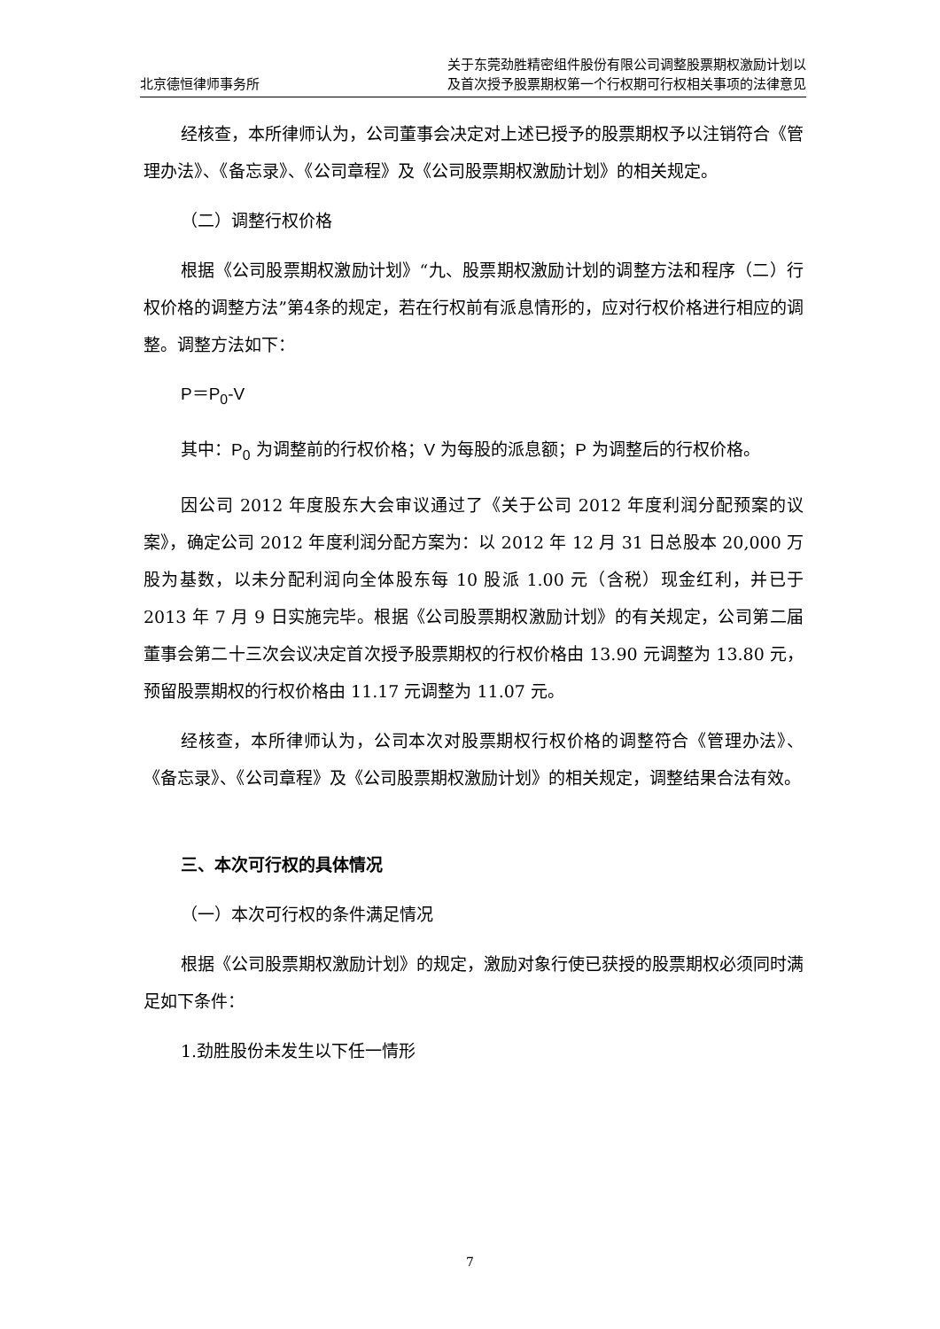北京德恒律师事务所
关于东莞劲胜精密组件股份有限公司调整股票期权激励计划以
及首次授予股票期权第一个行权期可行权相关事项的法律意见
经核查，本所律师认为，公司董事会决定对上述已授予的股票期权予以注销符合《管理办法》、《备忘录》、《公司章程》及《公司股票期权激励计划》的相关规定。
（二）调整行权价格
根据《公司股票期权激励计划》“九、股票期权激励计划的调整方法和程序（二）行权价格的调整方法”第4条的规定，若在行权前有派息情形的，应对行权价格进行相应的调整。调整方法如下：
P＝P<sub>0</sub>-V
其中：P<sub>0</sub> 为调整前的行权价格；V 为每股的派息额；P 为调整后的行权价格。
因公司 2012 年度股东大会审议通过了《关于公司 2012 年度利润分配预案的议案》，确定公司 2012 年度利润分配方案为：以 2012 年 12 月 31 日总股本 20,000 万股为基数，以未分配利润向全体股东每 10 股派 1.00 元（含税）现金红利，并已于 2013 年 7 月 9 日实施完毕。根据《公司股票期权激励计划》的有关规定，公司第二届董事会第二十三次会议决定首次授予股票期权的行权价格由 13.90 元调整为 13.80 元，预留股票期权的行权价格由 11.17 元调整为 11.07 元。
经核查，本所律师认为，公司本次对股票期权行权价格的调整符合《管理办法》、《备忘录》、《公司章程》及《公司股票期权激励计划》的相关规定，调整结果合法有效。
三、本次可行权的具体情况
（一）本次可行权的条件满足情况
根据《公司股票期权激励计划》的规定，激励对象行使已获授的股票期权必须同时满足如下条件：
1.劲胜股份未发生以下任一情形
7